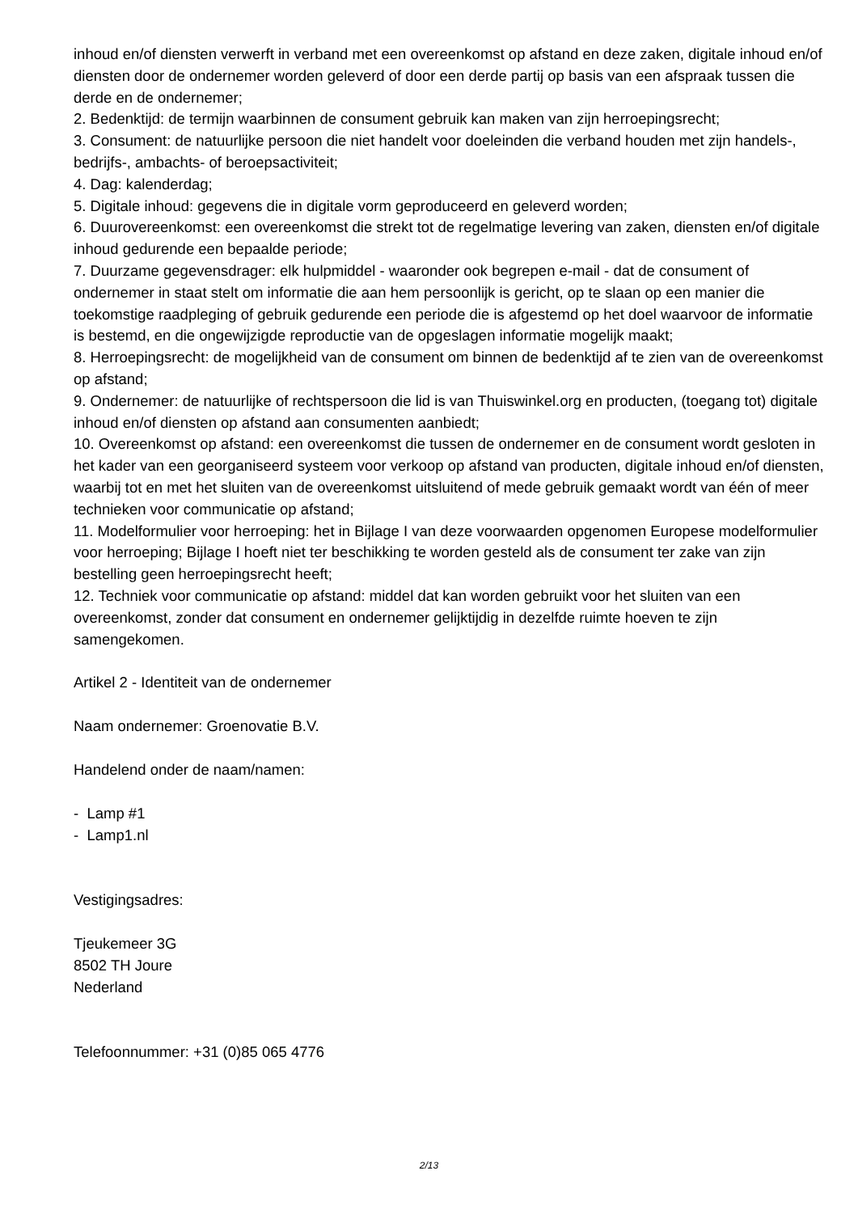inhoud en/of diensten verwerft in verband met een overeenkomst op afstand en deze zaken, digitale inhoud en/of diensten door de ondernemer worden geleverd of door een derde partij op basis van een afspraak tussen die derde en de ondernemer;
2. Bedenktijd: de termijn waarbinnen de consument gebruik kan maken van zijn herroepingsrecht;
3. Consument: de natuurlijke persoon die niet handelt voor doeleinden die verband houden met zijn handels-, bedrijfs-, ambachts- of beroepsactiviteit;
4. Dag: kalenderdag;
5. Digitale inhoud: gegevens die in digitale vorm geproduceerd en geleverd worden;
6. Duurovereenkomst: een overeenkomst die strekt tot de regelmatige levering van zaken, diensten en/of digitale inhoud gedurende een bepaalde periode;
7. Duurzame gegevensdrager: elk hulpmiddel - waaronder ook begrepen e-mail - dat de consument of ondernemer in staat stelt om informatie die aan hem persoonlijk is gericht, op te slaan op een manier die toekomstige raadpleging of gebruik gedurende een periode die is afgestemd op het doel waarvoor de informatie is bestemd, en die ongewijzigde reproductie van de opgeslagen informatie mogelijk maakt;
8. Herroepingsrecht: de mogelijkheid van de consument om binnen de bedenktijd af te zien van de overeenkomst op afstand;
9. Ondernemer: de natuurlijke of rechtspersoon die lid is van Thuiswinkel.org en producten, (toegang tot) digitale inhoud en/of diensten op afstand aan consumenten aanbiedt;
10. Overeenkomst op afstand: een overeenkomst die tussen de ondernemer en de consument wordt gesloten in het kader van een georganiseerd systeem voor verkoop op afstand van producten, digitale inhoud en/of diensten, waarbij tot en met het sluiten van de overeenkomst uitsluitend of mede gebruik gemaakt wordt van één of meer technieken voor communicatie op afstand;
11. Modelformulier voor herroeping: het in Bijlage I van deze voorwaarden opgenomen Europese modelformulier voor herroeping; Bijlage I hoeft niet ter beschikking te worden gesteld als de consument ter zake van zijn bestelling geen herroepingsrecht heeft;
12. Techniek voor communicatie op afstand: middel dat kan worden gebruikt voor het sluiten van een overeenkomst, zonder dat consument en ondernemer gelijktijdig in dezelfde ruimte hoeven te zijn samengekomen.
Artikel 2 - Identiteit van de ondernemer
Naam ondernemer: Groenovatie B.V.
Handelend onder de naam/namen:
- Lamp #1
- Lamp1.nl
Vestigingsadres:
Tjeukemeer 3G
8502 TH Joure
Nederland
Telefoonnummer: +31 (0)85 065 4776
2/13